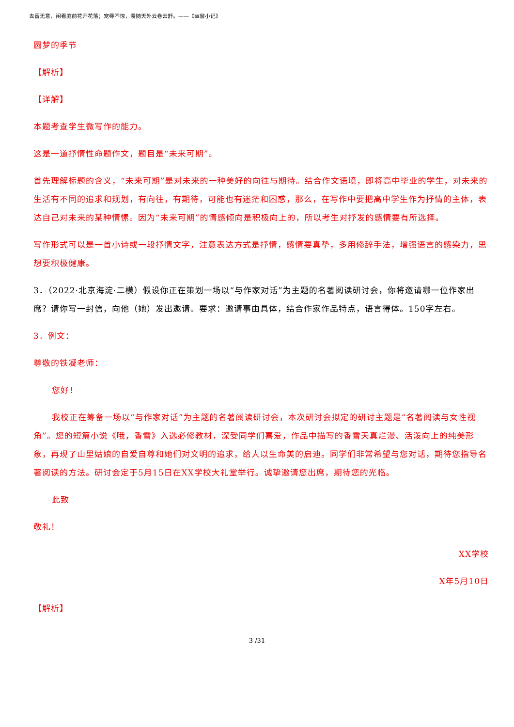去留无意，闲看庭前花开花落；宠辱不惊，漫随天外云卷云舒。——《幽窗小记》
圆梦的季节
【解析】
【详解】
本题考查学生微写作的能力。
这是一道抒情性命题作文，题目是“未来可期”。
首先理解标题的含义，“未来可期”是对未来的一种美好的向往与期待。结合作文语境，即将高中毕业的学生，对未来的生活有不同的追求和规划，有向往，有期待，可能也有迷茫和困惑，那么，在写作中要把高中学生作为抒情的主体，表达自己对未来的某种情愫。因为“未来可期”的情感倾向是积极向上的，所以考生对抒发的感情要有所选择。
写作形式可以是一首小诗或一段抒情文字，注意表达方式是抒情，感情要真挚，多用修辞手法，增强语言的感染力，思想要积极健康。
3．（2022·北京海淀·二模）假设你正在策划一场以“与作家对话”为主题的名著阅读研讨会，你将邀请哪一位作家出席？请你写一封信，向他（她）发出邀请。要求：邀请事由具体，结合作家作品特点，语言得体。150字左右。
3．例文：
尊敬的铁凝老师：
您好！
我校正在筹备一场以“与作家对话”为主题的名著阅读研讨会，本次研讨会拟定的研讨主题是“名著阅读与女性视角”。您的短篇小说《哦，香雪》入选必修教材，深受同学们喜爱，作品中描写的香雪天真烂漫、活泼向上的纯美形象，再现了山里姑娘的自爱自尊和她们对文明的追求，给人以生命美的启迪。同学们非常希望与您对话，期待您指导名著阅读的方法。研讨会定于5月15日在XX学校大礼堂举行。诚挚邀请您出席，期待您的光临。
此致
敬礼！
XX学校
X年5月10日
【解析】
3 /31